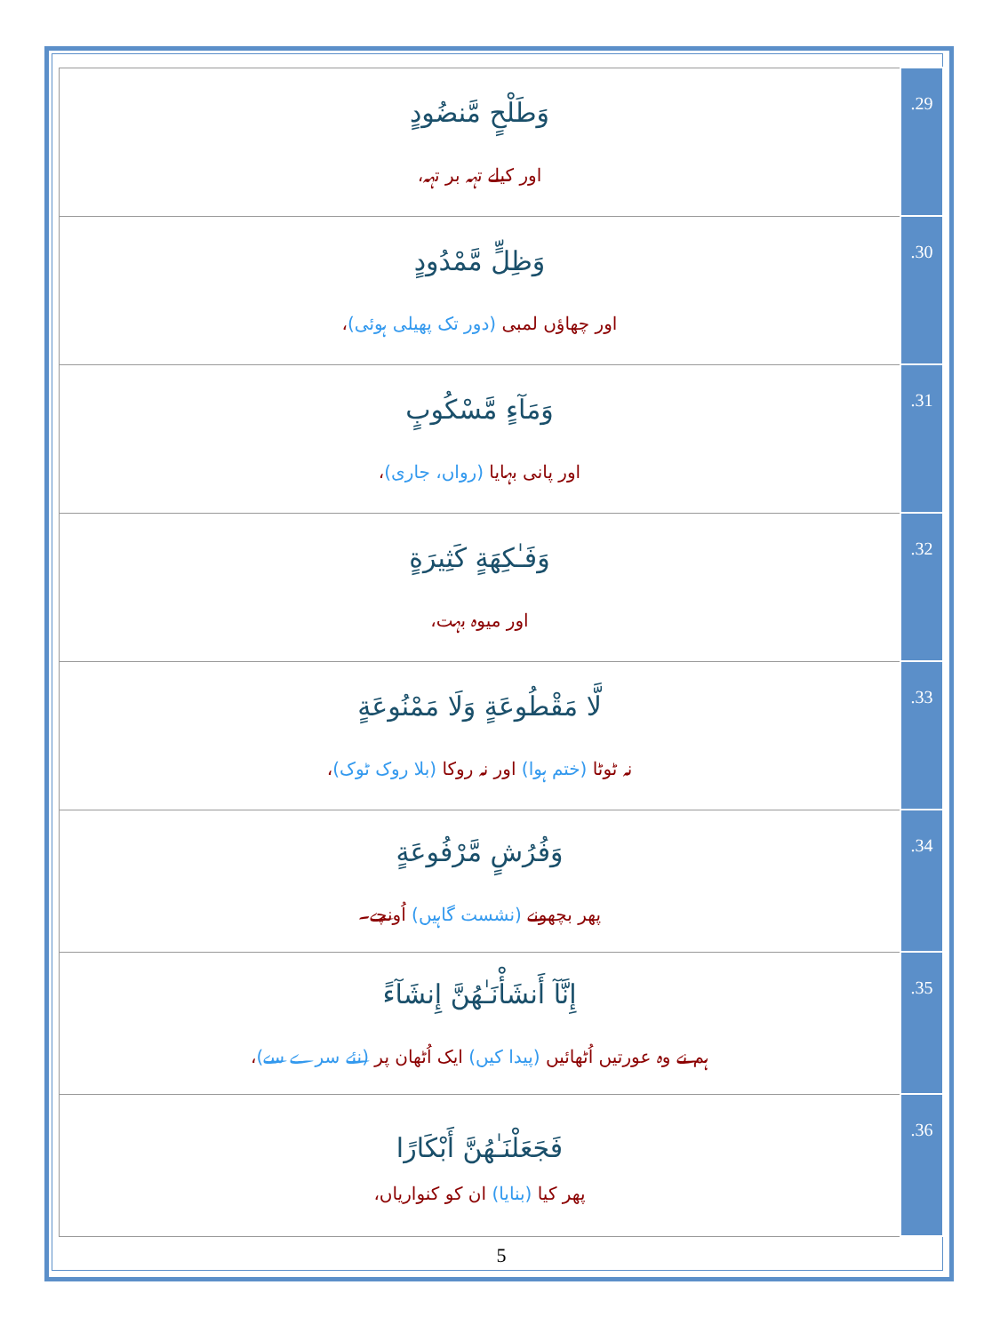| وَطَلْحٍ مَّنضُودٍ اور کیلے تہہ بر تہہ، | .29 |
| وَظِلٍّ مَّمْدُودٍ اور چھاؤں لمبی (دور تک پھیلی ہوئی) ، | .30 |
| وَمَآءٍ مَّسْكُوبٍ اور پانی بہایا (رواں، جاری) ، | .31 |
| وَفَـٰكِهَةٍ كَثِيرَةٍ اور میوہ بہت، | .32 |
| لَّا مَقْطُوعَةٍ وَلَا مَمْنُوعَةٍ نہ ٹوٹا (ختم ہوا) اور نہ روکا (بلا روک ٹوک) ، | .33 |
| وَفُرُشٍ مَّرْفُوعَةٍ پھر بچھونے (نشست گاہیں) اُونچے۔ | .34 |
| إِنَّآ أَنشَأْنَـٰهُنَّ إِنشَآءً ہم نے وہ عورتیں اُٹھائیں (پیدا کیں) ایک اُٹھان پر (نئے سرے سے) ، | .35 |
| فَجَعَلْنَـٰهُنَّ أَبْكَارًا پھر کیا (بنایا) ان کو کنواریاں، | .36 |
5